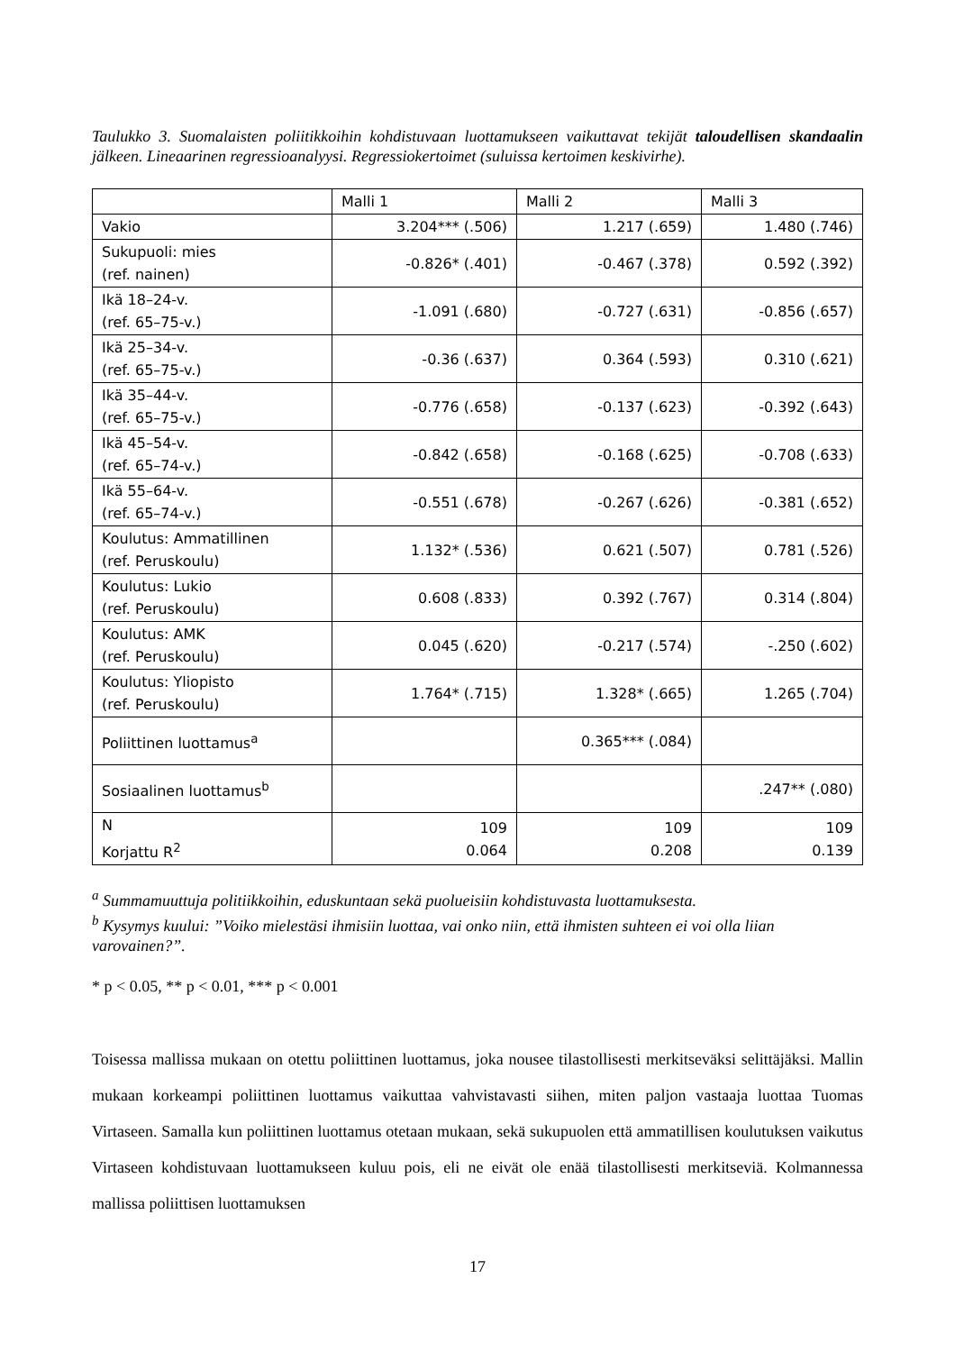Taulukko 3. Suomalaisten poliitikkoihin kohdistuvaan luottamukseen vaikuttavat tekijät taloudellisen skandaalin jälkeen. Lineaarinen regressioanalyysi. Regressiokertoimet (suluissa kertoimen keskivirhe).
| | Malli 1 | Malli 2 | Malli 3 |
| --- | --- | --- | --- |
| Vakio | 3.204*** (.506) | 1.217 (.659) | 1.480 (.746) |
| Sukupuoli: mies (ref. nainen) | -0.826* (.401) | -0.467 (.378) | 0.592 (.392) |
| Ikä 18–24-v. (ref. 65–75-v.) | -1.091 (.680) | -0.727 (.631) | -0.856 (.657) |
| Ikä 25–34-v. (ref. 65–75-v.) | -0.36 (.637) | 0.364 (.593) | 0.310 (.621) |
| Ikä 35–44-v. (ref. 65–75-v.) | -0.776 (.658) | -0.137 (.623) | -0.392 (.643) |
| Ikä 45–54-v. (ref. 65–74-v.) | -0.842 (.658) | -0.168 (.625) | -0.708 (.633) |
| Ikä 55–64-v. (ref. 65–74-v.) | -0.551 (.678) | -0.267 (.626) | -0.381 (.652) |
| Koulutus: Ammatillinen (ref. Peruskoulu) | 1.132* (.536) | 0.621 (.507) | 0.781 (.526) |
| Koulutus: Lukio (ref. Peruskoulu) | 0.608 (.833) | 0.392 (.767) | 0.314 (.804) |
| Koulutus: AMK (ref. Peruskoulu) | 0.045 (.620) | -0.217 (.574) | -.250 (.602) |
| Koulutus: Yliopisto (ref. Peruskoulu) | 1.764* (.715) | 1.328* (.665) | 1.265 (.704) |
| Poliittinen luottamus<sup>a</sup> | | 0.365*** (.084) | |
| Sosiaalinen luottamus<sup>b</sup> | | | .247** (.080) |
| N Korjattu R<sup>2</sup> | 109 0.064 | 109 0.208 | 109 0.139 |
<sup>a</sup> Summamuuttuja politiikkoihin, eduskuntaan sekä puolueisiin kohdistuvasta luottamuksesta.
<sup>b</sup> Kysymys kuului: ”Voiko mielestäsi ihmisiin luottaa, vai onko niin, että ihmisten suhteen ei voi olla liian varovainen?”.
* p < 0.05, ** p < 0.01, *** p < 0.001
Toisessa mallissa mukaan on otettu poliittinen luottamus, joka nousee tilastollisesti merkitseväksi selittäjäksi. Mallin mukaan korkeampi poliittinen luottamus vaikuttaa vahvistavasti siihen, miten paljon vastaaja luottaa Tuomas Virtaseen. Samalla kun poliittinen luottamus otetaan mukaan, sekä sukupuolen että ammatillisen koulutuksen vaikutus Virtaseen kohdistuvaan luottamukseen kuluu pois, eli ne eivät ole enää tilastollisesti merkitseviä. Kolmannessa mallissa poliittisen luottamuksen
17